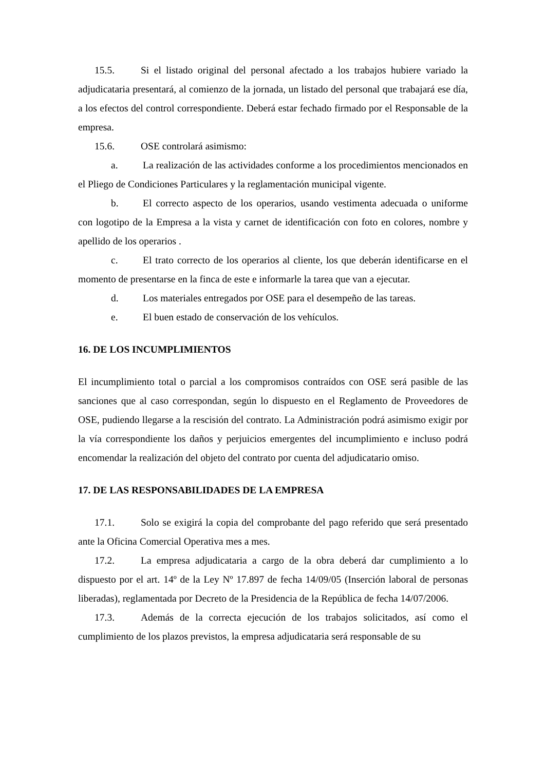15.5. Si el listado original del personal afectado a los trabajos hubiere variado la adjudicataria presentará, al comienzo de la jornada, un listado del personal que trabajará ese día, a los efectos del control correspondiente. Deberá estar fechado firmado por el Responsable de la empresa.
15.6. OSE controlará asimismo:
a. La realización de las actividades conforme a los procedimientos mencionados en el Pliego de Condiciones Particulares y la reglamentación municipal vigente.
b. El correcto aspecto de los operarios, usando vestimenta adecuada o uniforme con logotipo de la Empresa a la vista y carnet de identificación con foto en colores, nombre y apellido de los operarios .
c. El trato correcto de los operarios al cliente, los que deberán identificarse en el momento de presentarse en la finca de este e informarle la tarea que van a ejecutar.
d. Los materiales entregados por OSE para el desempeño de las tareas.
e. El buen estado de conservación de los vehículos.
16. DE LOS INCUMPLIMIENTOS
El incumplimiento total o parcial a los compromisos contraídos con OSE será pasible de las sanciones que al caso correspondan, según lo dispuesto en el Reglamento de Proveedores de OSE, pudiendo llegarse a la rescisión del contrato. La Administración podrá asimismo exigir por la vía correspondiente los daños y perjuicios emergentes del incumplimiento e incluso podrá encomendar la realización del objeto del contrato por cuenta del adjudicatario omiso.
17. DE LAS RESPONSABILIDADES DE LA EMPRESA
17.1. Solo se exigirá la copia del comprobante del pago referido que será presentado ante la Oficina Comercial Operativa mes a mes.
17.2. La empresa adjudicataria a cargo de la obra deberá dar cumplimiento a lo dispuesto por el art. 14º de la Ley Nº 17.897 de fecha 14/09/05 (Inserción laboral de personas liberadas), reglamentada por Decreto de la Presidencia de la República de fecha 14/07/2006.
17.3. Además de la correcta ejecución de los trabajos solicitados, así como el cumplimiento de los plazos previstos, la empresa adjudicataria será responsable de su